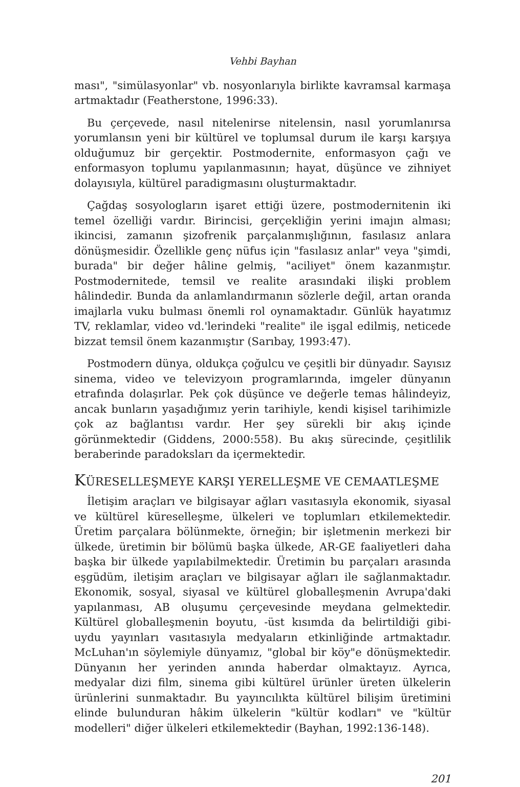Vehbi Bayhan
ması", "simülasyonlar" vb. nosyonlarıyla birlikte kavramsal karmaşa artmaktadır (Featherstone, 1996:33).
Bu çerçevede, nasıl nitelenirse nitelensin, nasıl yorumlanırsa yorumlansın yeni bir kültürel ve toplumsal durum ile karşı karşıya olduğumuz bir gerçektir. Postmodernite, enformasyon çağı ve enformasyon toplumu yapılanmasının; hayat, düşünce ve zihniyet dolayısıyla, kültürel paradigmasını oluşturmaktadır.
Çağdaş sosyologların işaret ettiği üzere, postmodernitenin iki temel özelliği vardır. Birincisi, gerçekliğin yerini imajın alması; ikincisi, zamanın şizofrenik parçalanmışlığının, fasılasız anlara dönüşmesidir. Özellikle genç nüfus için "fasılasız anlar" veya "şimdi, burada" bir değer hâline gelmiş, "aciliyet" önem kazanmıştır. Postmodernitede, temsil ve realite arasındaki ilişki problem hâlindedir. Bunda da anlamlandırmanın sözlerle değil, artan oranda imajlarla vuku bulması önemli rol oynamaktadır. Günlük hayatımız TV, reklamlar, video vd.'lerindeki "realite" ile işgal edilmiş, neticede bizzat temsil önem kazanmıştır (Sarıbay, 1993:47).
Postmodern dünya, oldukça çoğulcu ve çeşitli bir dünyadır. Sayısız sinema, video ve televizyoın programlarında, imgeler dünyanın etrafında dolaşırlar. Pek çok düşünce ve değerle temas hâlindeyiz, ancak bunların yaşadığımız yerin tarihiyle, kendi kişisel tarihimizle çok az bağlantısı vardır. Her şey sürekli bir akış içinde görünmektedir (Giddens, 2000:558). Bu akış sürecinde, çeşitlilik beraberinde paradoksları da içermektedir.
KÜRESELLEŞMEYE KARŞI YERELLEŞME VE CEMAATLEŞME
İletişim araçları ve bilgisayar ağları vasıtasıyla ekonomik, siyasal ve kültürel küreselleşme, ülkeleri ve toplumları etkilemektedir. Üretim parçalara bölünmekte, örneğin; bir işletmenin merkezi bir ülkede, üretimin bir bölümü başka ülkede, AR-GE faaliyetleri daha başka bir ülkede yapılabilmektedir. Üretimin bu parçaları arasında eşgüdüm, iletişim araçları ve bilgisayar ağları ile sağlanmaktadır. Ekonomik, sosyal, siyasal ve kültürel globalleşmenin Avrupa'daki yapılanması, AB oluşumu çerçevesinde meydana gelmektedir. Kültürel globalleşmenin boyutu, -üst kısımda da belirtildiği gibi- uydu yayınları vasıtasıyla medyaların etkinliğinde artmaktadır. McLuhan'ın söylemiyle dünyamız, "global bir köy"e dönüşmektedir. Dünyanın her yerinden anında haberdar olmaktayız. Ayrıca, medyalar dizi film, sinema gibi kültürel ürünler üreten ülkelerin ürünlerini sunmaktadır. Bu yayıncılıkta kültürel bilişim üretimini elinde bulunduran hâkim ülkelerin "kültür kodları" ve "kültür modelleri" diğer ülkeleri etkilemektedir (Bayhan, 1992:136-148).
201